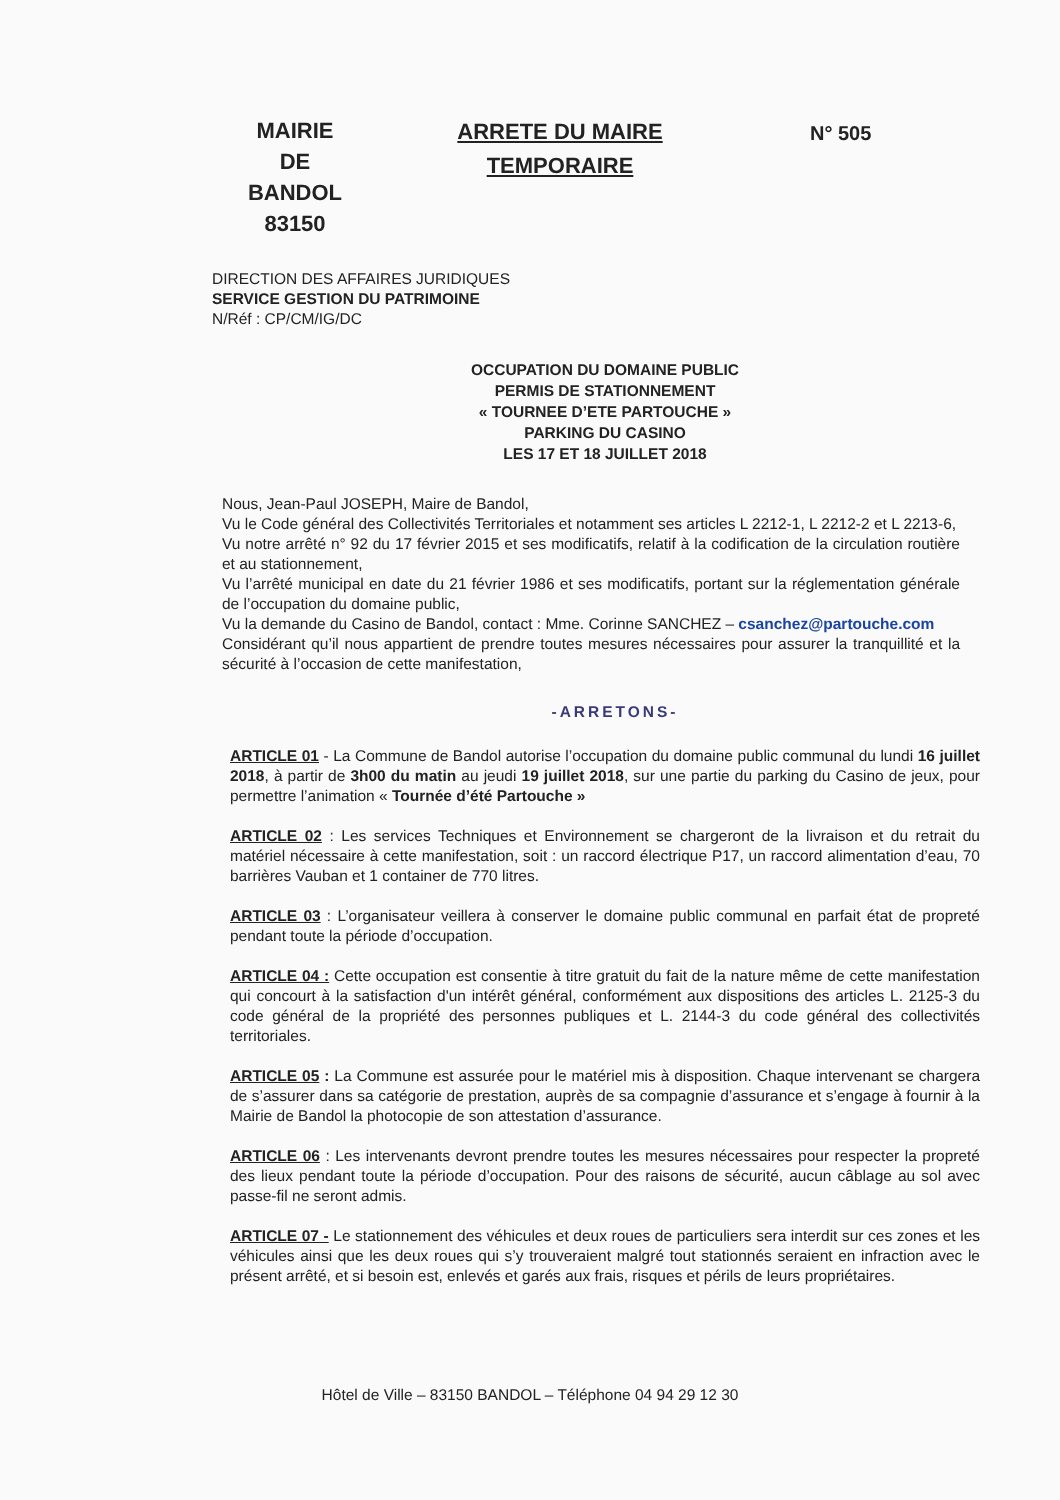MAIRIE
DE
BANDOL
83150
ARRETE DU MAIRE
TEMPORAIRE
N° 505
DIRECTION DES AFFAIRES JURIDIQUES
SERVICE GESTION DU PATRIMOINE
N/Réf : CP/CM/IG/DC
OCCUPATION DU DOMAINE PUBLIC
PERMIS DE STATIONNEMENT
« TOURNEE D’ETE PARTOUCHE »
PARKING DU CASINO
LES 17 ET 18 JUILLET 2018
Nous, Jean-Paul JOSEPH, Maire de Bandol,
Vu le Code général des Collectivités Territoriales et notamment ses articles L 2212-1, L 2212-2 et L 2213-6,
Vu notre arrêté n° 92 du 17 février 2015 et ses modificatifs, relatif à la codification de la circulation routière et au stationnement,
Vu l’arrêté municipal en date du 21 février 1986 et ses modificatifs, portant sur la réglementation générale de l’occupation du domaine public,
Vu la demande du Casino de Bandol, contact : Mme. Corinne SANCHEZ – csanchez@partouche.com
Considérant qu’il nous appartient de prendre toutes mesures nécessaires pour assurer la tranquillité et la sécurité à l’occasion de cette manifestation,
-ARRETONS-
ARTICLE 01 - La Commune de Bandol autorise l’occupation du domaine public communal du lundi 16 juillet 2018, à partir de 3h00 du matin au jeudi 19 juillet 2018, sur une partie du parking du Casino de jeux, pour permettre l’animation « Tournée d’été Partouche »
ARTICLE 02 : Les services Techniques et Environnement se chargeront de la livraison et du retrait du matériel nécessaire à cette manifestation, soit : un raccord électrique P17, un raccord alimentation d’eau, 70 barrières Vauban et 1 container de 770 litres.
ARTICLE 03 : L’organisateur veillera à conserver le domaine public communal en parfait état de propreté pendant toute la période d’occupation.
ARTICLE 04 : Cette occupation est consentie à titre gratuit du fait de la nature même de cette manifestation qui concourt à la satisfaction d'un intérêt général, conformément aux dispositions des articles L. 2125-3 du code général de la propriété des personnes publiques et L. 2144-3 du code général des collectivités territoriales.
ARTICLE 05 : La Commune est assurée pour le matériel mis à disposition. Chaque intervenant se chargera de s’assurer dans sa catégorie de prestation, auprès de sa compagnie d’assurance et s’engage à fournir à la Mairie de Bandol la photocopie de son attestation d’assurance.
ARTICLE 06 : Les intervenants devront prendre toutes les mesures nécessaires pour respecter la propreté des lieux pendant toute la période d’occupation. Pour des raisons de sécurité, aucun câblage au sol avec passe-fil ne seront admis.
ARTICLE 07 - Le stationnement des véhicules et deux roues de particuliers sera interdit sur ces zones et les véhicules ainsi que les deux roues qui s’y trouveraient malgré tout stationnés seraient en infraction avec le présent arrêté, et si besoin est, enlevés et garés aux frais, risques et périls de leurs propriétaires.
Hôtel de Ville – 83150 BANDOL – Téléphone 04 94 29 12 30